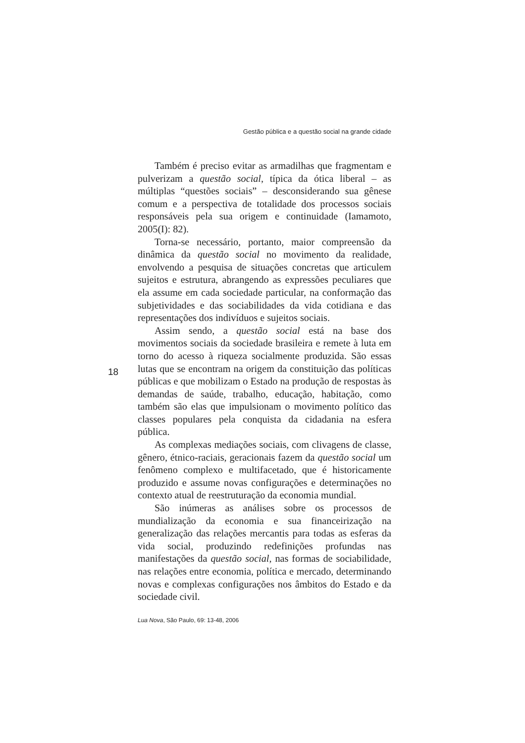Gestão pública e a questão social na grande cidade
Também é preciso evitar as armadilhas que fragmentam e pulverizam a questão social, típica da ótica liberal – as múltiplas “questões sociais” – desconsiderando sua gênese comum e a perspectiva de totalidade dos processos sociais responsáveis pela sua origem e continuidade (Iamamoto, 2005(I): 82).
Torna-se necessário, portanto, maior compreensão da dinâmica da questão social no movimento da realidade, envolvendo a pesquisa de situações concretas que articulem sujeitos e estrutura, abrangendo as expressões peculiares que ela assume em cada sociedade particular, na conformação das subjetividades e das sociabilidades da vida cotidiana e das representações dos indivíduos e sujeitos sociais.
Assim sendo, a questão social está na base dos movimentos sociais da sociedade brasileira e remete à luta em torno do acesso à riqueza socialmente produzida. São essas lutas que se encontram na origem da constituição das políticas públicas e que mobilizam o Estado na produção de respostas às demandas de saúde, trabalho, educação, habitação, como também são elas que impulsionam o movimento político das classes populares pela conquista da cidadania na esfera pública.
As complexas mediações sociais, com clivagens de classe, gênero, étnico-raciais, geracionais fazem da questão social um fenômeno complexo e multifacetado, que é historicamente produzido e assume novas configurações e determinações no contexto atual de reestruturação da economia mundial.
São inúmeras as análises sobre os processos de mundialização da economia e sua financeirização na generalização das relações mercantis para todas as esferas da vida social, produzindo redefinições profundas nas manifestações da questão social, nas formas de sociabilidade, nas relações entre economia, política e mercado, determinando novas e complexas configurações nos âmbitos do Estado e da sociedade civil.
18
Lua Nova, São Paulo, 69: 13-48, 2006